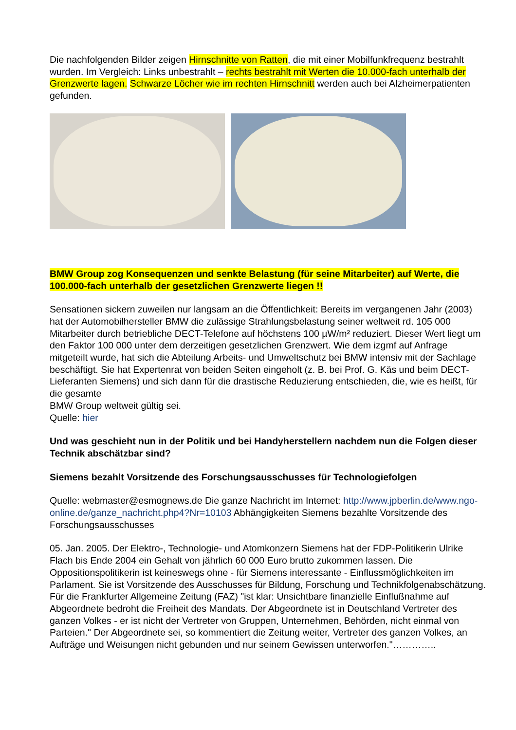Die nachfolgenden Bilder zeigen Hirnschnitte von Ratten, die mit einer Mobilfunkfrequenz bestrahlt wurden. Im Vergleich: Links unbestrahlt – rechts bestrahlt mit Werten die 10.000-fach unterhalb der Grenzwerte lagen. Schwarze Löcher wie im rechten Hirnschnitt werden auch bei Alzheimerpatienten gefunden.
BMW Group zog Konsequenzen und senkte Belastung (für seine Mitarbeiter) auf Werte, die 100.000-fach unterhalb der gesetzlichen Grenzwerte liegen !!
Sensationen sickern zuweilen nur langsam an die Öffentlichkeit: Bereits im vergangenen Jahr (2003) hat der Automobilhersteller BMW die zulässige Strahlungsbelastung seiner weltweit rd. 105 000 Mitarbeiter durch betriebliche DECT-Telefone auf höchstens 100 µW/m² reduziert. Dieser Wert liegt um den Faktor 100 000 unter dem derzeitigen gesetzlichen Grenzwert. Wie dem izgmf auf Anfrage mitgeteilt wurde, hat sich die Abteilung Arbeits- und Umweltschutz bei BMW intensiv mit der Sachlage beschäftigt. Sie hat Expertenrat von beiden Seiten eingeholt (z. B. bei Prof. G. Käs und beim DECT- Lieferanten Siemens) und sich dann für die drastische Reduzierung entschieden, die, wie es heißt, für die gesamte
BMW Group weltweit gültig sei.
Quelle: hier
Und was geschieht nun in der Politik und bei Handyherstellern nachdem nun die Folgen dieser Technik abschätzbar sind?
Siemens bezahlt Vorsitzende des Forschungsausschusses für Technologiefolgen
Quelle: webmaster@esmognews.de Die ganze Nachricht im Internet: http://www.jpberlin.de/www.ngo-online.de/ganze_nachricht.php4?Nr=10103 Abhängigkeiten Siemens bezahlte Vorsitzende des Forschungsausschusses
05. Jan. 2005. Der Elektro-, Technologie- und Atomkonzern Siemens hat der FDP-Politikerin Ulrike Flach bis Ende 2004 ein Gehalt von jährlich 60 000 Euro brutto zukommen lassen. Die Oppositionspolitikerin ist keineswegs ohne - für Siemens interessante - Einflussmöglichkeiten im Parlament. Sie ist Vorsitzende des Ausschusses für Bildung, Forschung und Technikfolgenabschätzung. Für die Frankfurter Allgemeine Zeitung (FAZ) "ist klar: Unsichtbare finanzielle Einflußnahme auf Abgeordnete bedroht die Freiheit des Mandats. Der Abgeordnete ist in Deutschland Vertreter des ganzen Volkes - er ist nicht der Vertreter von Gruppen, Unternehmen, Behörden, nicht einmal von Parteien." Der Abgeordnete sei, so kommentiert die Zeitung weiter, Vertreter des ganzen Volkes, an Aufträge und Weisungen nicht gebunden und nur seinem Gewissen unterworfen."…………..